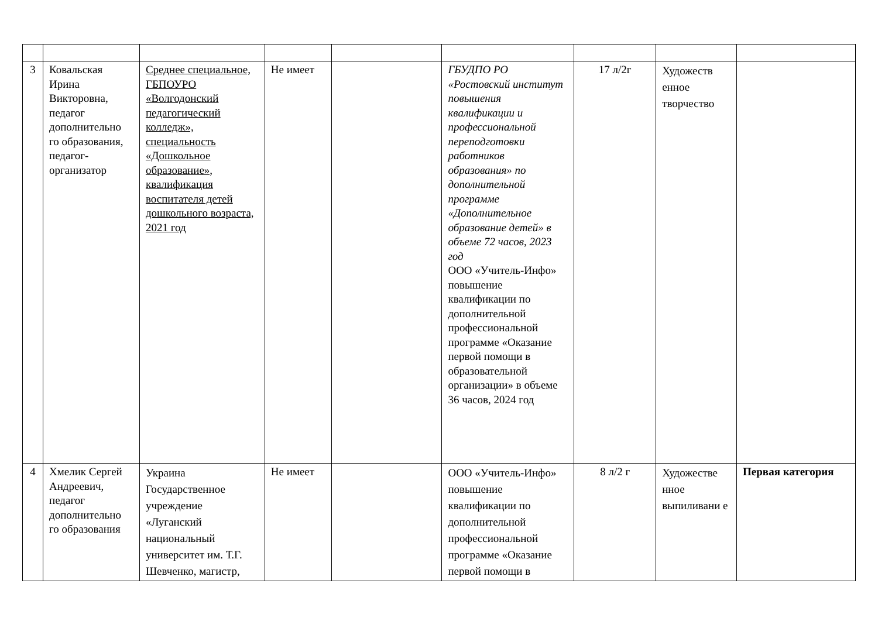| 3 | Ковальская Ирина Викторовна, педагог дополнительно го образования, педагог-организатор | Среднее специальное, ГБПОУРО «Волгодонский педагогический колледж», специальность «Дошкольное образование», квалификация воспитателя детей дошкольного возраста, 2021 год | Не имеет | | ГБУДПО РО «Ростовский институт повышения квалификации и профессиональной переподготовки работников образования» по дополнительной программе «Дополнительное образование детей» в объеме 72 часов, 2023 год ООО «Учитель-Инфо» повышение квалификации по дополнительной профессиональной программе «Оказание первой помощи в образовательной организации» в объеме 36 часов, 2024 год | 17 л/2г | Художеств енное творчество | |
| 4 | Хмелик Сергей Андреевич, педагог дополнительно го образования | Украина Государственное учреждение «Луганский национальный университет им. Т.Г. Шевченко, магистр, | Не имеет | | ООО «Учитель-Инфо» повышение квалификации по дополнительной профессиональной программе «Оказание первой помощи в | 8 л/2 г | Художестве нное выпиливани е | Первая категория |